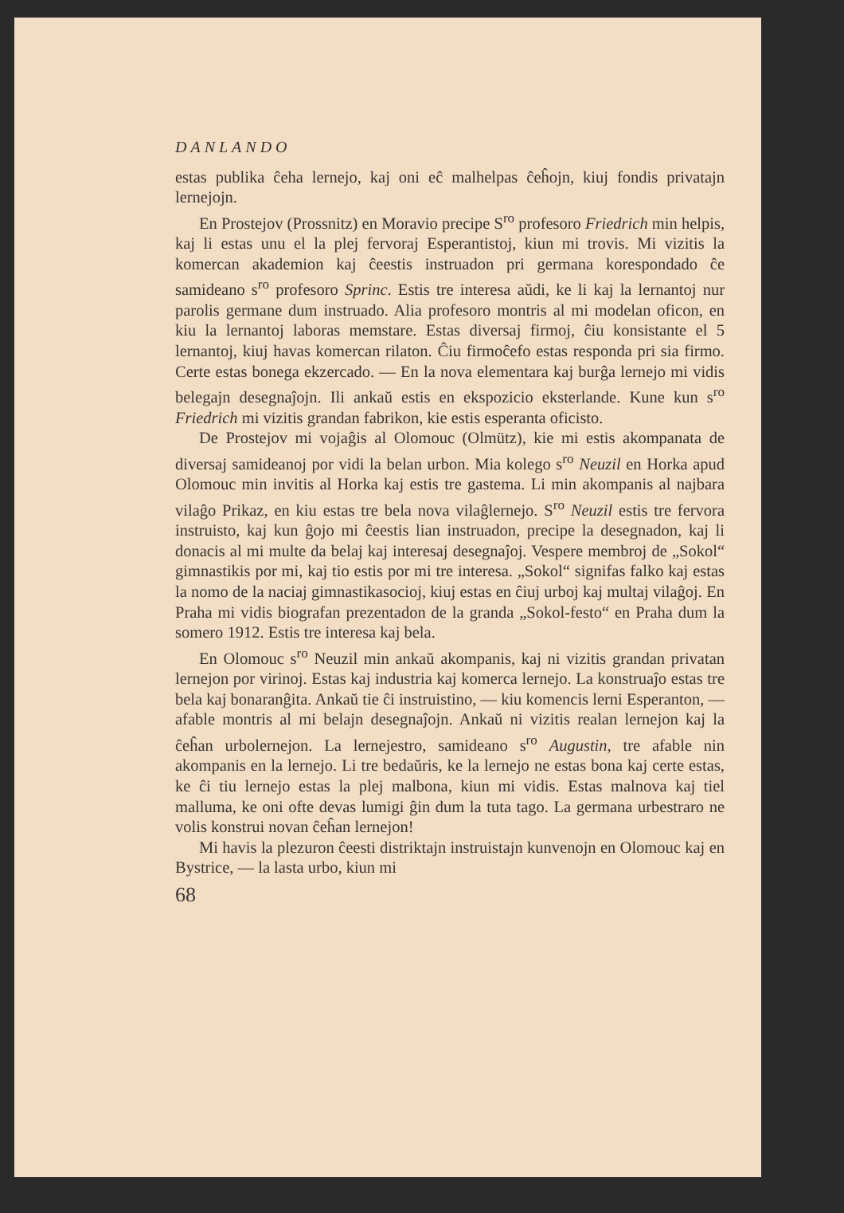DANLANDO
estas publika ĉeha lernejo, kaj oni eĉ malhelpas ĉeĥojn, kiuj fondis privatajn lernejojn.
En Prostejov (Prossnitz) en Moravio precipe S<sup>ro</sup> profesoro Friedrich min helpis, kaj li estas unu el la plej fervoraj Esperantistoj, kiun mi trovis. Mi vizitis la komercan akademion kaj ĉeestis instruadon pri germana korespondado ĉe samideano s<sup>ro</sup> profesoro Sprinc. Estis tre interesa aŭdi, ke li kaj la lernantoj nur parolis germane dum instruado. Alia profesoro montris al mi modelan oficon, en kiu la lernantoj laboras memstare. Estas diversaj firmoj, ĉiu konsistante el 5 lernantoj, kiuj havas komercan rilaton. Ĉiu firmoĉefo estas responda pri sia firmo. Certe estas bonega ekzercado. — En la nova elementara kaj burĝa lernejo mi vidis belegajn desegnaĵojn. Ili ankaŭ estis en ekspozicio eksterlande. Kune kun s<sup>ro</sup> Friedrich mi vizitis grandan fabrikon, kie estis esperanta oficisto.
De Prostejov mi vojaĝis al Olomouc (Olmütz), kie mi estis akompanata de diversaj samideanoj por vidi la belan urbon. Mia kolego s<sup>ro</sup> Neuzil en Horka apud Olomouc min invitis al Horka kaj estis tre gastema. Li min akompanis al najbara vilaĝo Prikaz, en kiu estas tre bela nova vilaĝlernejo. S<sup>ro</sup> Neuzil estis tre fervora instruisto, kaj kun ĝojo mi ĉeestis lian instruadon, precipe la desegnadon, kaj li donacis al mi multe da belaj kaj interesaj desegnaĵoj. Vespere membroj de „Sokol“ gimnastikis por mi, kaj tio estis por mi tre interesa. „Sokol“ signifas falko kaj estas la nomo de la naciaj gimnastikasocioj, kiuj estas en ĉiuj urboj kaj multaj vilaĝoj. En Praha mi vidis biografan prezentadon de la granda „Sokol-festo“ en Praha dum la somero 1912. Estis tre interesa kaj bela.
En Olomouc s<sup>ro</sup> Neuzil min ankaŭ akompanis, kaj ni vizitis grandan privatan lernejon por virinoj. Estas kaj industria kaj komerca lernejo. La konstruaĵo estas tre bela kaj bonaranĝita. Ankaŭ tie ĉi instruistino, — kiu komencis lerni Esperanton, — afable montris al mi belajn desegnaĵojn. Ankaŭ ni vizitis realan lernejon kaj la ĉeĥan urbolernejon. La lernejestro, samideano s<sup>ro</sup> Augustin, tre afable nin akompanis en la lernejo. Li tre bedaŭris, ke la lernejo ne estas bona kaj certe estas, ke ĉi tiu lernejo estas la plej malbona, kiun mi vidis. Estas malnova kaj tiel malluma, ke oni ofte devas lumigi ĝin dum la tuta tago. La germana urbestraro ne volis konstrui novan ĉeĥan lernejon!
Mi havis la plezuron ĉeesti distriktajn instruistajn kunvenojn en Olomouc kaj en Bystrice, — la lasta urbo, kiun mi
68